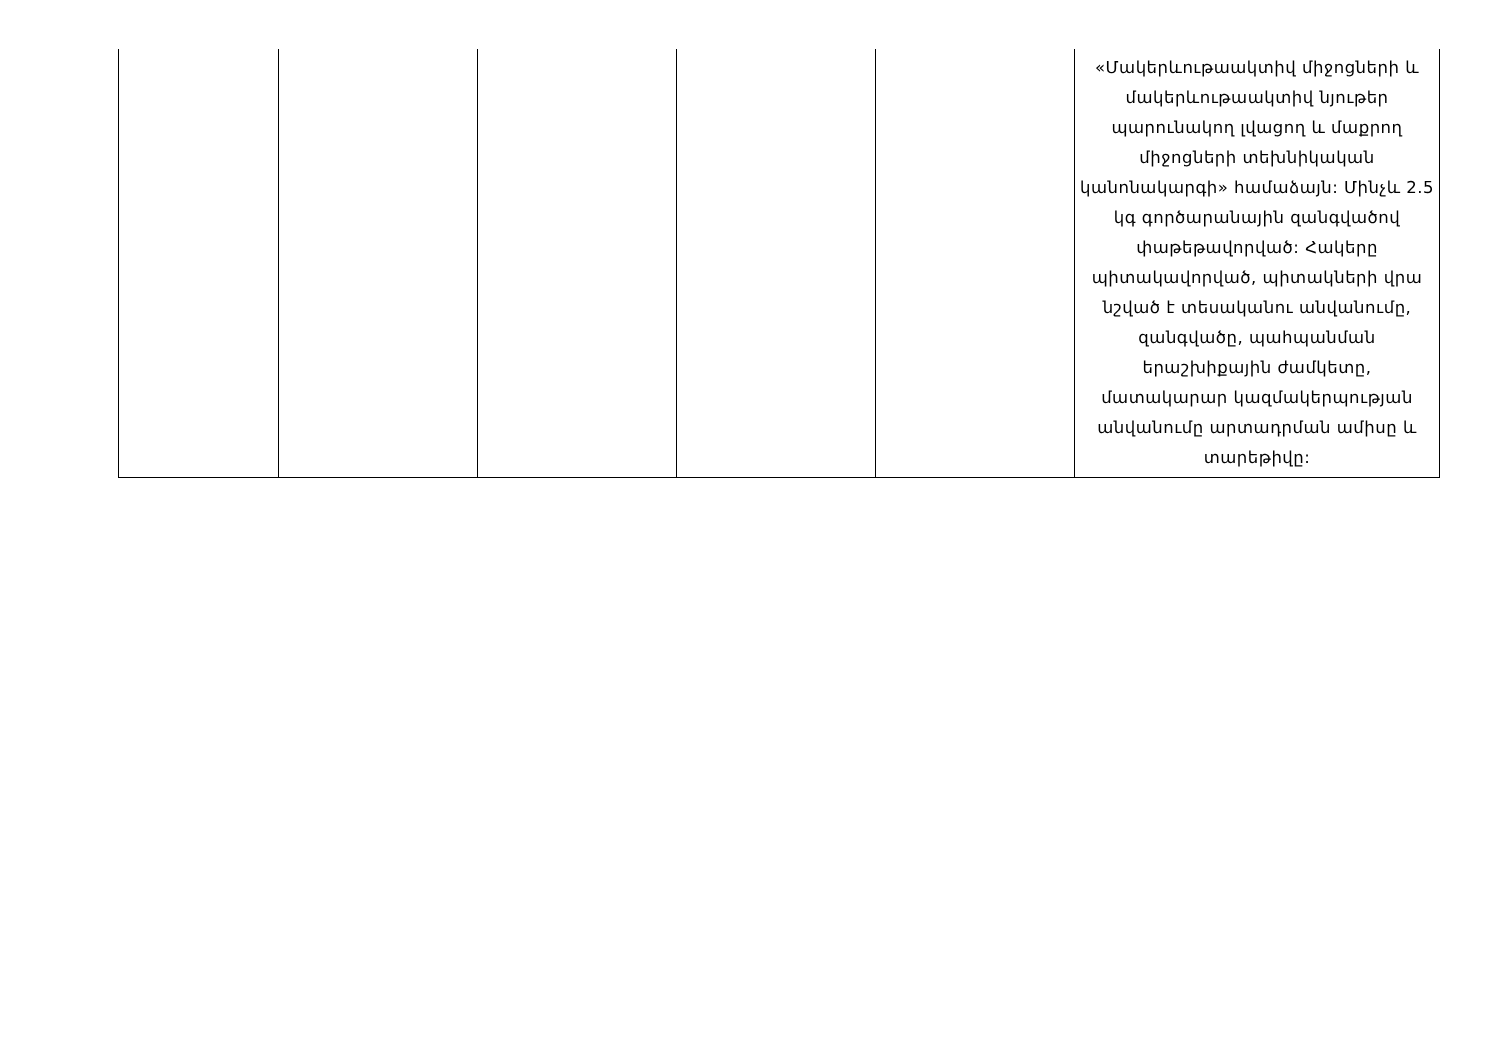| | | | | | «Մակերևութաակտիվ միջոցների և մակերևութաակտիվ նյութեր պարունակող լվացող և մաքրող միջոցների տեխնիկական կանոնակարգի» համաձայն: Մինչև 2.5 կգ գործարանային զանգվածով փաթեթավորված: Հակերը պիտակավորված, պիտակների վրա նշված է տեսականու անվանումը, զանգվածը, պահպանման երաշխիքային ժամկետը, մատակարար կազմակերպության անվանումը արտադրման ամիսը և տարեթիվը: |